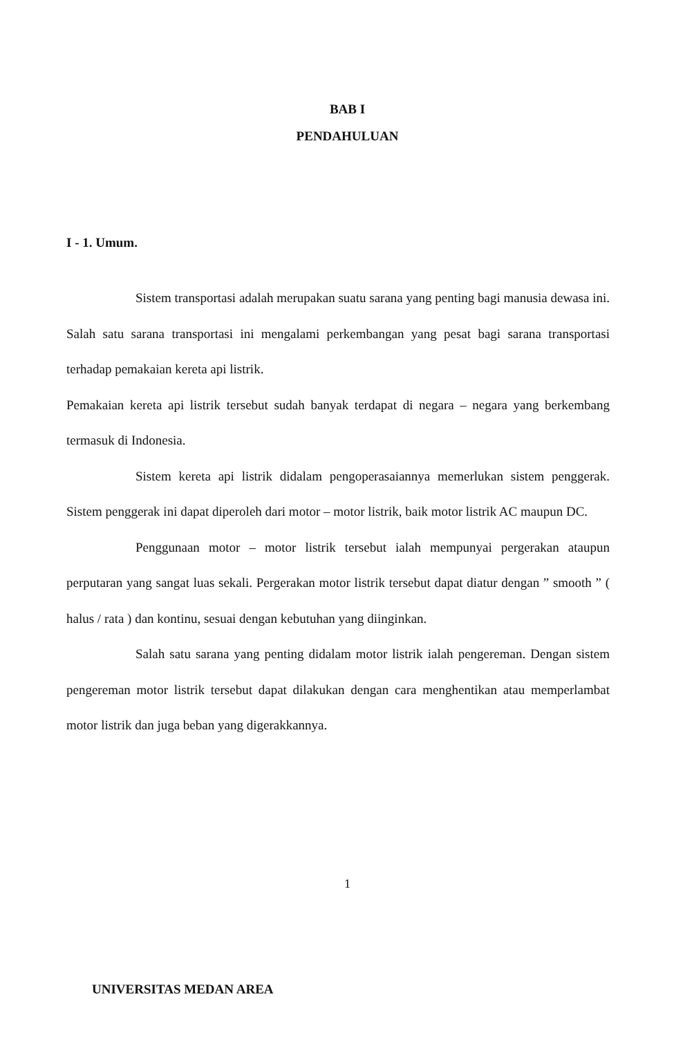BAB I
PENDAHULUAN
I - 1. Umum.
Sistem transportasi adalah merupakan suatu sarana yang penting bagi manusia dewasa ini. Salah satu sarana transportasi ini mengalami perkembangan yang pesat bagi sarana transportasi terhadap pemakaian kereta api listrik.
Pemakaian kereta api listrik tersebut sudah banyak terdapat di negara – negara yang berkembang termasuk di Indonesia.
Sistem kereta api listrik didalam pengoperasaiannya memerlukan sistem penggerak. Sistem penggerak ini dapat diperoleh dari motor – motor listrik, baik motor listrik AC maupun DC.
Penggunaan motor – motor listrik tersebut ialah mempunyai pergerakan ataupun perputaran yang sangat luas sekali. Pergerakan motor listrik tersebut dapat diatur dengan ” smooth ” ( halus / rata ) dan kontinu, sesuai dengan kebutuhan yang diinginkan.
Salah satu sarana yang penting didalam motor listrik ialah pengereman. Dengan sistem pengereman motor listrik tersebut dapat dilakukan dengan cara menghentikan atau memperlambat motor listrik dan juga beban yang digerakkannya.
1
UNIVERSITAS MEDAN AREA